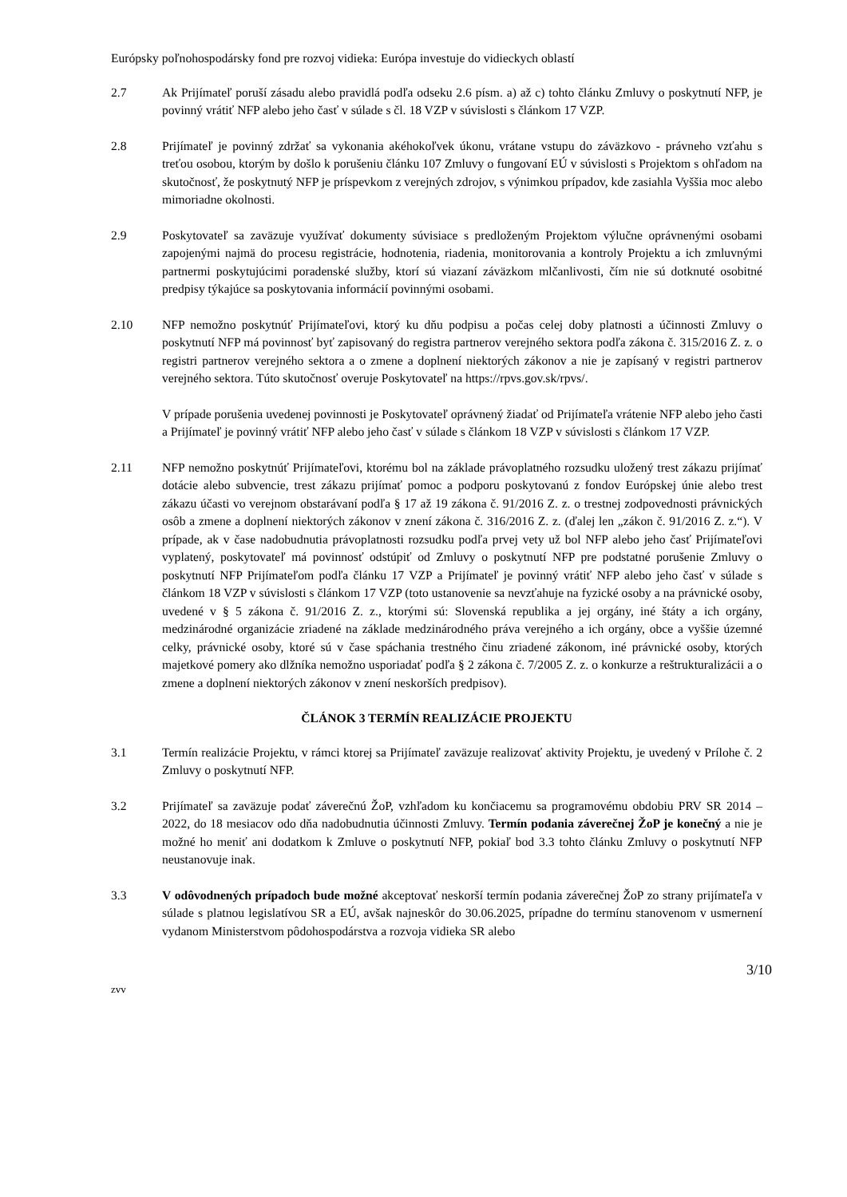Európsky poľnohospodársky fond pre rozvoj vidieka: Európa investuje do vidieckych oblastí
2.7 Ak Prijímateľ poruší zásadu alebo pravidlá podľa odseku 2.6 písm. a) až c) tohto článku Zmluvy o poskytnutí NFP, je povinný vrátiť NFP alebo jeho časť v súlade s čl. 18 VZP v súvislosti s článkom 17 VZP.
2.8 Prijímateľ je povinný zdržať sa vykonania akéhokoľvek úkonu, vrátane vstupu do záväzkovo - právneho vzťahu s treťou osobou, ktorým by došlo k porušeniu článku 107 Zmluvy o fungovaní EÚ v súvislosti s Projektom s ohľadom na skutočnosť, že poskytnutý NFP je príspevkom z verejných zdrojov, s výnimkou prípadov, kde zasiahla Vyššia moc alebo mimoriadne okolnosti.
2.9 Poskytovateľ sa zaväzuje využívať dokumenty súvisiace s predloženým Projektom výlučne oprávnenými osobami zapojenými najmä do procesu registrácie, hodnotenia, riadenia, monitorovania a kontroly Projektu a ich zmluvnými partnermi poskytujúcimi poradenské služby, ktorí sú viazaní záväzkom mlčanlivosti, čím nie sú dotknuté osobitné predpisy týkajúce sa poskytovania informácií povinnými osobami.
2.10 NFP nemožno poskytnúť Prijímateľovi, ktorý ku dňu podpisu a počas celej doby platnosti a účinnosti Zmluvy o poskytnutí NFP má povinnosť byť zapisovaný do registra partnerov verejného sektora podľa zákona č. 315/2016 Z. z. o registri partnerov verejného sektora a o zmene a doplnení niektorých zákonov a nie je zapísaný v registri partnerov verejného sektora. Túto skutočnosť overuje Poskytovateľ na https://rpvs.gov.sk/rpvs/.
V prípade porušenia uvedenej povinnosti je Poskytovateľ oprávnený žiadať od Prijímateľa vrátenie NFP alebo jeho časti a Prijímateľ je povinný vrátiť NFP alebo jeho časť v súlade s článkom 18 VZP v súvislosti s článkom 17 VZP.
2.11 NFP nemožno poskytnúť Prijímateľovi, ktorému bol na základe právoplatného rozsudku uložený trest zákazu prijímať dotácie alebo subvencie, trest zákazu prijímať pomoc a podporu poskytovanú z fondov Európskej únie alebo trest zákazu účasti vo verejnom obstarávaní podľa § 17 až 19 zákona č. 91/2016 Z. z. o trestnej zodpovednosti právnických osôb a zmene a doplnení niektorých zákonov v znení zákona č. 316/2016 Z. z. (ďalej len „zákon č. 91/2016 Z. z.“). V prípade, ak v čase nadobudnutia právoplatnosti rozsudku podľa prvej vety už bol NFP alebo jeho časť Prijímateľovi vyplatený, poskytovateľ má povinnosť odstúpiť od Zmluvy o poskytnutí NFP pre podstatné porušenie Zmluvy o poskytnutí NFP Prijímateľom podľa článku 17 VZP a Prijímateľ je povinný vrátiť NFP alebo jeho časť v súlade s článkom 18 VZP v súvislosti s článkom 17 VZP (toto ustanovenie sa nevzťahuje na fyzické osoby a na právnické osoby, uvedené v § 5 zákona č. 91/2016 Z. z., ktorými sú: Slovenská republika a jej orgány, iné štáty a ich orgány, medzinárodné organizácie zriadené na základe medzinárodného práva verejného a ich orgány, obce a vyššie územné celky, právnické osoby, ktoré sú v čase spáchania trestného činu zriadené zákonom, iné právnické osoby, ktorých majetkové pomery ako dlžníka nemožno usporiadať podľa § 2 zákona č. 7/2005 Z. z. o konkurze a reštrukturalizácii a o zmene a doplnení niektorých zákonov v znení neskorších predpisov).
ČLÁNOK 3 TERMÍN REALIZÁCIE PROJEKTU
3.1 Termín realizácie Projektu, v rámci ktorej sa Prijímateľ zaväzuje realizovať aktivity Projektu, je uvedený v Prílohe č. 2 Zmluvy o poskytnutí NFP.
3.2 Prijímateľ sa zaväzuje podať záverečnú ŽoP, vzhľadom ku končiacemu sa programovému obdobiu PRV SR 2014 – 2022, do 18 mesiacov odo dňa nadobudnutia účinnosti Zmluvy. Termín podania záverečnej ŽoP je konečný a nie je možné ho meniť ani dodatkom k Zmluve o poskytnutí NFP, pokiaľ bod 3.3 tohto článku Zmluvy o poskytnutí NFP neustanovuje inak.
3.3 V odôvodnených prípadoch bude možné akceptovať neskorší termín podania záverečnej ŽoP zo strany prijímateľa v súlade s platnou legislatívou SR a EÚ, avšak najneskôr do 30.06.2025, prípadne do termínu stanovenom v usmernení vydanom Ministerstvom pôdohospodárstva a rozvoja vidieka SR alebo
3/10
zvv